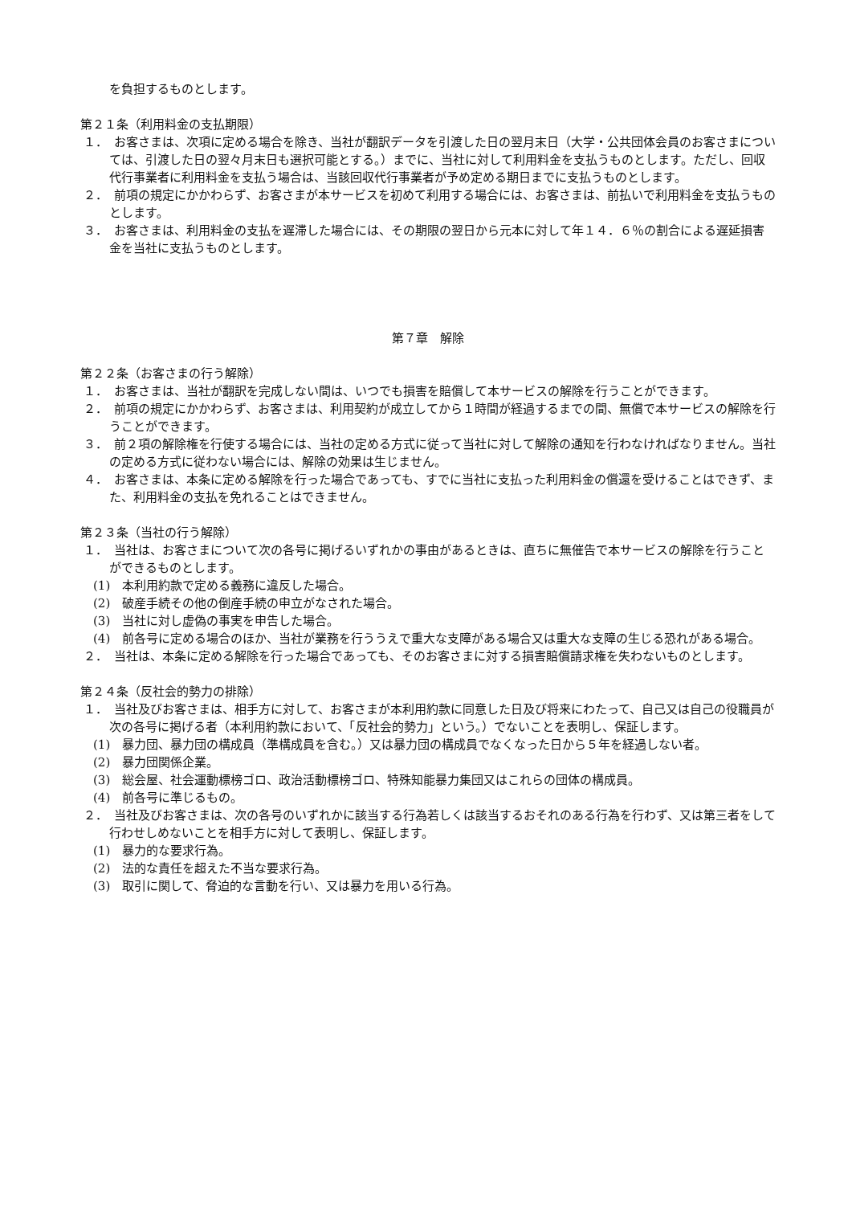を負担するものとします。
第２１条（利用料金の支払期限）
１．　お客さまは、次項に定める場合を除き、当社が翻訳データを引渡した日の翌月末日（大学・公共団体会員のお客さまについては、引渡した日の翌々月末日も選択可能とする。）までに、当社に対して利用料金を支払うものとします。ただし、回収代行事業者に利用料金を支払う場合は、当該回収代行事業者が予め定める期日までに支払うものとします。
２．　前項の規定にかかわらず、お客さまが本サービスを初めて利用する場合には、お客さまは、前払いで利用料金を支払うものとします。
３．　お客さまは、利用料金の支払を遅滞した場合には、その期限の翌日から元本に対して年１４．６％の割合による遅延損害金を当社に支払うものとします。
第７章　解除
第２２条（お客さまの行う解除）
１．　お客さまは、当社が翻訳を完成しない間は、いつでも損害を賠償して本サービスの解除を行うことができます。
２．　前項の規定にかかわらず、お客さまは、利用契約が成立してから１時間が経過するまでの間、無償で本サービスの解除を行うことができます。
３．　前２項の解除権を行使する場合には、当社の定める方式に従って当社に対して解除の通知を行わなければなりません。当社の定める方式に従わない場合には、解除の効果は生じません。
４．　お客さまは、本条に定める解除を行った場合であっても、すでに当社に支払った利用料金の償還を受けることはできず、また、利用料金の支払を免れることはできません。
第２３条（当社の行う解除）
１．　当社は、お客さまについて次の各号に掲げるいずれかの事由があるときは、直ちに無催告で本サービスの解除を行うことができるものとします。
(1)　本利用約款で定める義務に違反した場合。
(2)　破産手続その他の倒産手続の申立がなされた場合。
(3)　当社に対し虚偽の事実を申告した場合。
(4)　前各号に定める場合のほか、当社が業務を行ううえで重大な支障がある場合又は重大な支障の生じる恐れがある場合。
２．　当社は、本条に定める解除を行った場合であっても、そのお客さまに対する損害賠償請求権を失わないものとします。
第２４条（反社会的勢力の排除）
１．　当社及びお客さまは、相手方に対して、お客さまが本利用約款に同意した日及び将来にわたって、自己又は自己の役職員が次の各号に掲げる者（本利用約款において、「反社会的勢力」という。）でないことを表明し、保証します。
(1)　暴力団、暴力団の構成員（準構成員を含む。）又は暴力団の構成員でなくなった日から５年を経過しない者。
(2)　暴力団関係企業。
(3)　総会屋、社会運動標榜ゴロ、政治活動標榜ゴロ、特殊知能暴力集団又はこれらの団体の構成員。
(4)　前各号に準じるもの。
２．　当社及びお客さまは、次の各号のいずれかに該当する行為若しくは該当するおそれのある行為を行わず、又は第三者をして行わせしめないことを相手方に対して表明し、保証します。
(1)　暴力的な要求行為。
(2)　法的な責任を超えた不当な要求行為。
(3)　取引に関して、脅迫的な言動を行い、又は暴力を用いる行為。